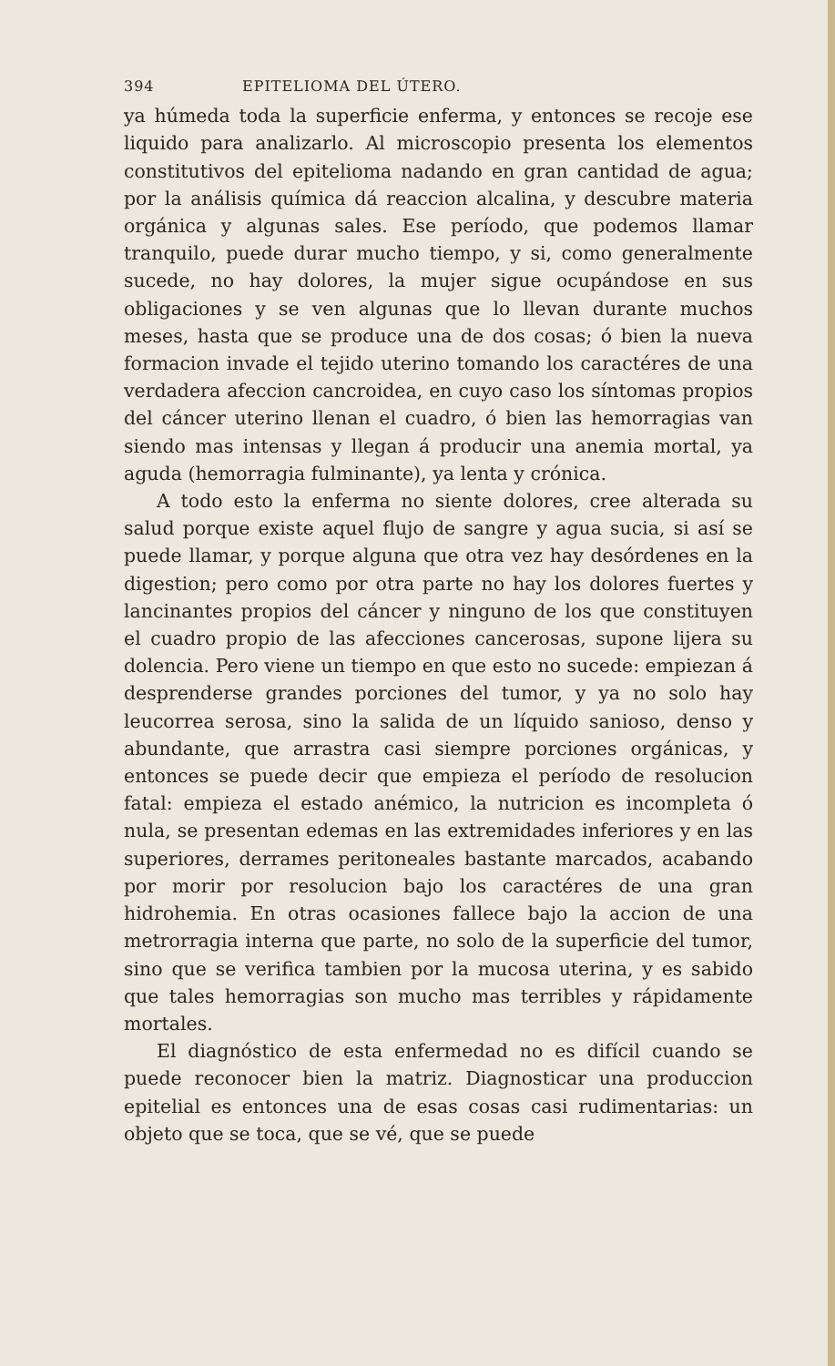394 EPITELIOMA DEL ÚTERO.
ya húmeda toda la superficie enferma, y entonces se recoje ese liquido para analizarlo. Al microscopio presenta los elementos constitutivos del epitelioma nadando en gran cantidad de agua; por la análisis química dá reaccion alcalina, y descubre materia orgánica y algunas sales. Ese período, que podemos llamar tranquilo, puede durar mucho tiempo, y si, como generalmente sucede, no hay dolores, la mujer sigue ocupándose en sus obligaciones y se ven algunas que lo llevan durante muchos meses, hasta que se produce una de dos cosas; ó bien la nueva formacion invade el tejido uterino tomando los caractéres de una verdadera afeccion cancroidea, en cuyo caso los síntomas propios del cáncer uterino llenan el cuadro, ó bien las hemorragias van siendo mas intensas y llegan á producir una anemia mortal, ya aguda (hemorragia fulminante), ya lenta y crónica.
A todo esto la enferma no siente dolores, cree alterada su salud porque existe aquel flujo de sangre y agua sucia, si así se puede llamar, y porque alguna que otra vez hay desórdenes en la digestion; pero como por otra parte no hay los dolores fuertes y lancinantes propios del cáncer y ninguno de los que constituyen el cuadro propio de las afecciones cancerosas, supone lijera su dolencia. Pero viene un tiempo en que esto no sucede: empiezan á desprenderse grandes porciones del tumor, y ya no solo hay leucorrea serosa, sino la salida de un líquido sanioso, denso y abundante, que arrastra casi siempre porciones orgánicas, y entonces se puede decir que empieza el período de resolucion fatal: empieza el estado anémico, la nutricion es incompleta ó nula, se presentan edemas en las extremidades inferiores y en las superiores, derrames peritoneales bastante marcados, acabando por morir por resolucion bajo los caractéres de una gran hidrohemia. En otras ocasiones fallece bajo la accion de una metrorragia interna que parte, no solo de la superficie del tumor, sino que se verifica tambien por la mucosa uterina, y es sabido que tales hemorragias son mucho mas terribles y rápidamente mortales.
El diagnóstico de esta enfermedad no es difícil cuando se puede reconocer bien la matriz. Diagnosticar una produccion epitelial es entonces una de esas cosas casi rudimentarias: un objeto que se toca, que se vé, que se puede